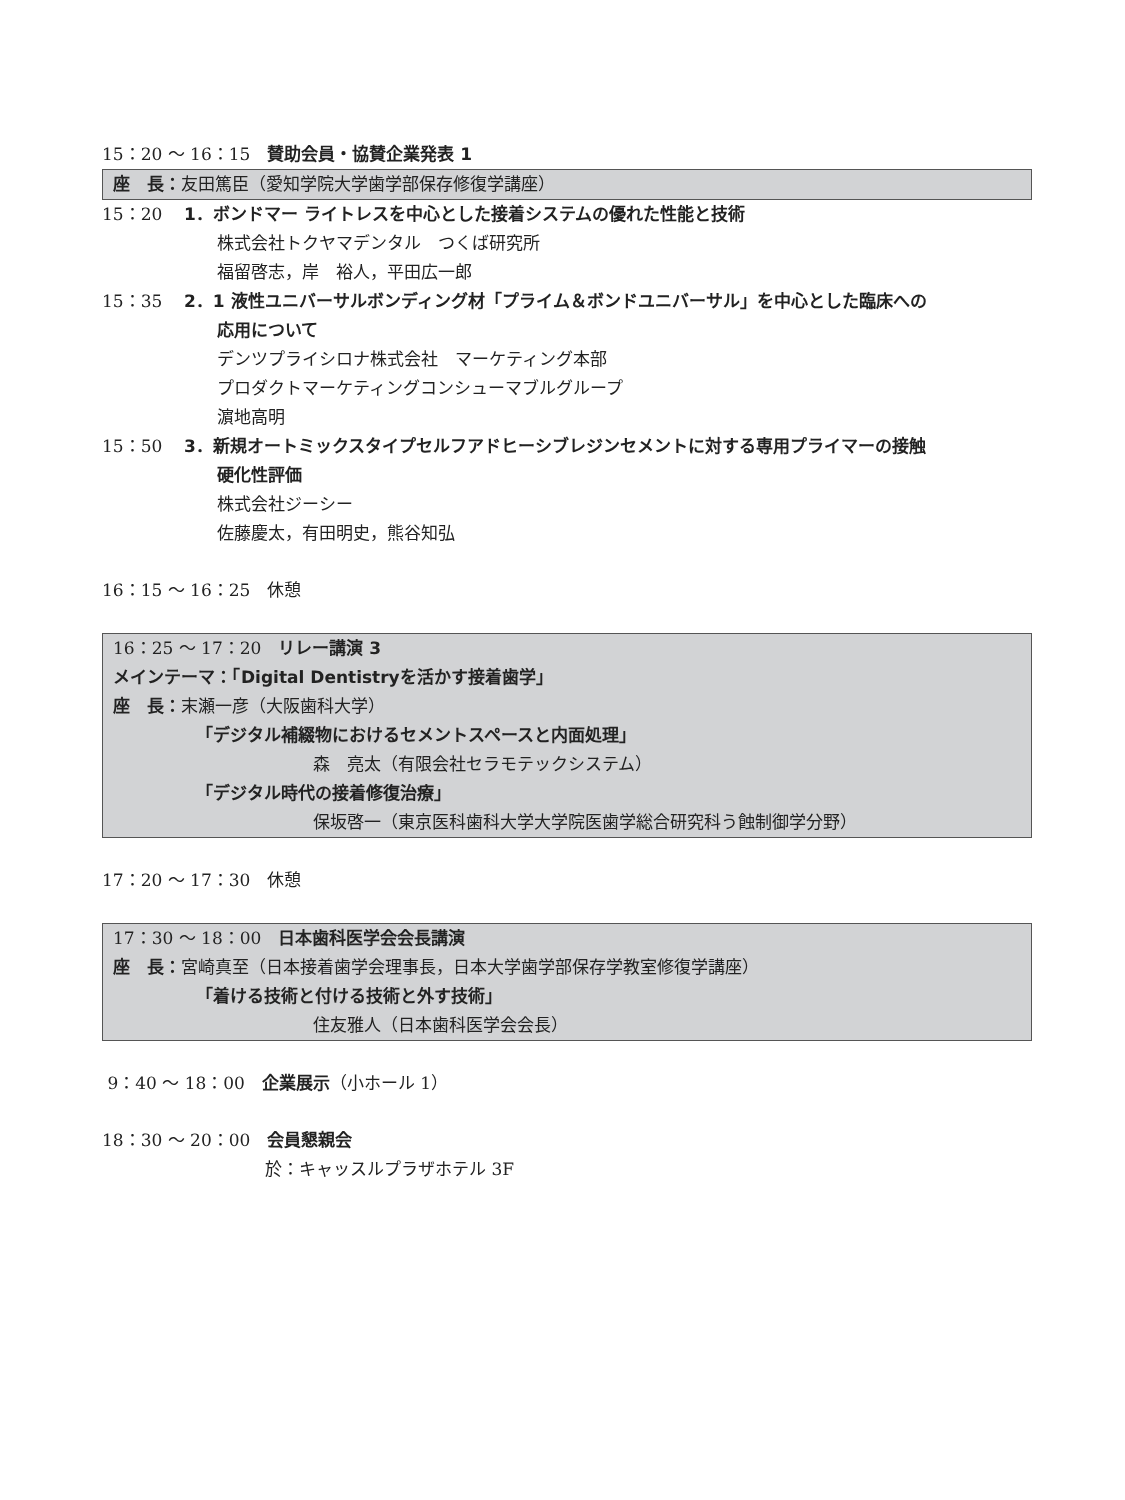15：20 ～ 16：15　賛助会員・協賛企業発表 1
座　長：友田篤臣（愛知学院大学歯学部保存修復学講座）
15：20 1．ボンドマー ライトレスを中心とした接着システムの優れた性能と技術
株式会社トクヤマデンタル　つくば研究所
福留啓志，岸　裕人，平田広一郎
15：35 2．1 液性ユニバーサルボンディング材「プライム＆ボンドユニバーサル」を中心とした臨床への
応用について
デンツプライシロナ株式会社　マーケティング本部
プロダクトマーケティングコンシューマブルグループ
濵地高明
15：50 3．新規オートミックスタイプセルフアドヒーシブレジンセメントに対する専用プライマーの接触
硬化性評価
株式会社ジーシー
佐藤慶太，有田明史，熊谷知弘
16：15 ～ 16：25　休憩
16：25 ～ 17：20　リレー講演 3
メインテーマ：「Digital Dentistryを活かす接着歯学」
座　長：末瀬一彦（大阪歯科大学）
「デジタル補綴物におけるセメントスペースと内面処理」
森　亮太（有限会社セラモテックシステム）
「デジタル時代の接着修復治療」
保坂啓一（東京医科歯科大学大学院医歯学総合研究科う蝕制御学分野）
17：20 ～ 17：30　休憩
17：30 ～ 18：00　日本歯科医学会会長講演
座　長：宮崎真至（日本接着歯学会理事長，日本大学歯学部保存学教室修復学講座）
「着ける技術と付ける技術と外す技術」
住友雅人（日本歯科医学会会長）
9：40 ～ 18：00　企業展示（小ホール 1）
18：30 ～ 20：00　会員懇親会
於：キャッスルプラザホテル 3F